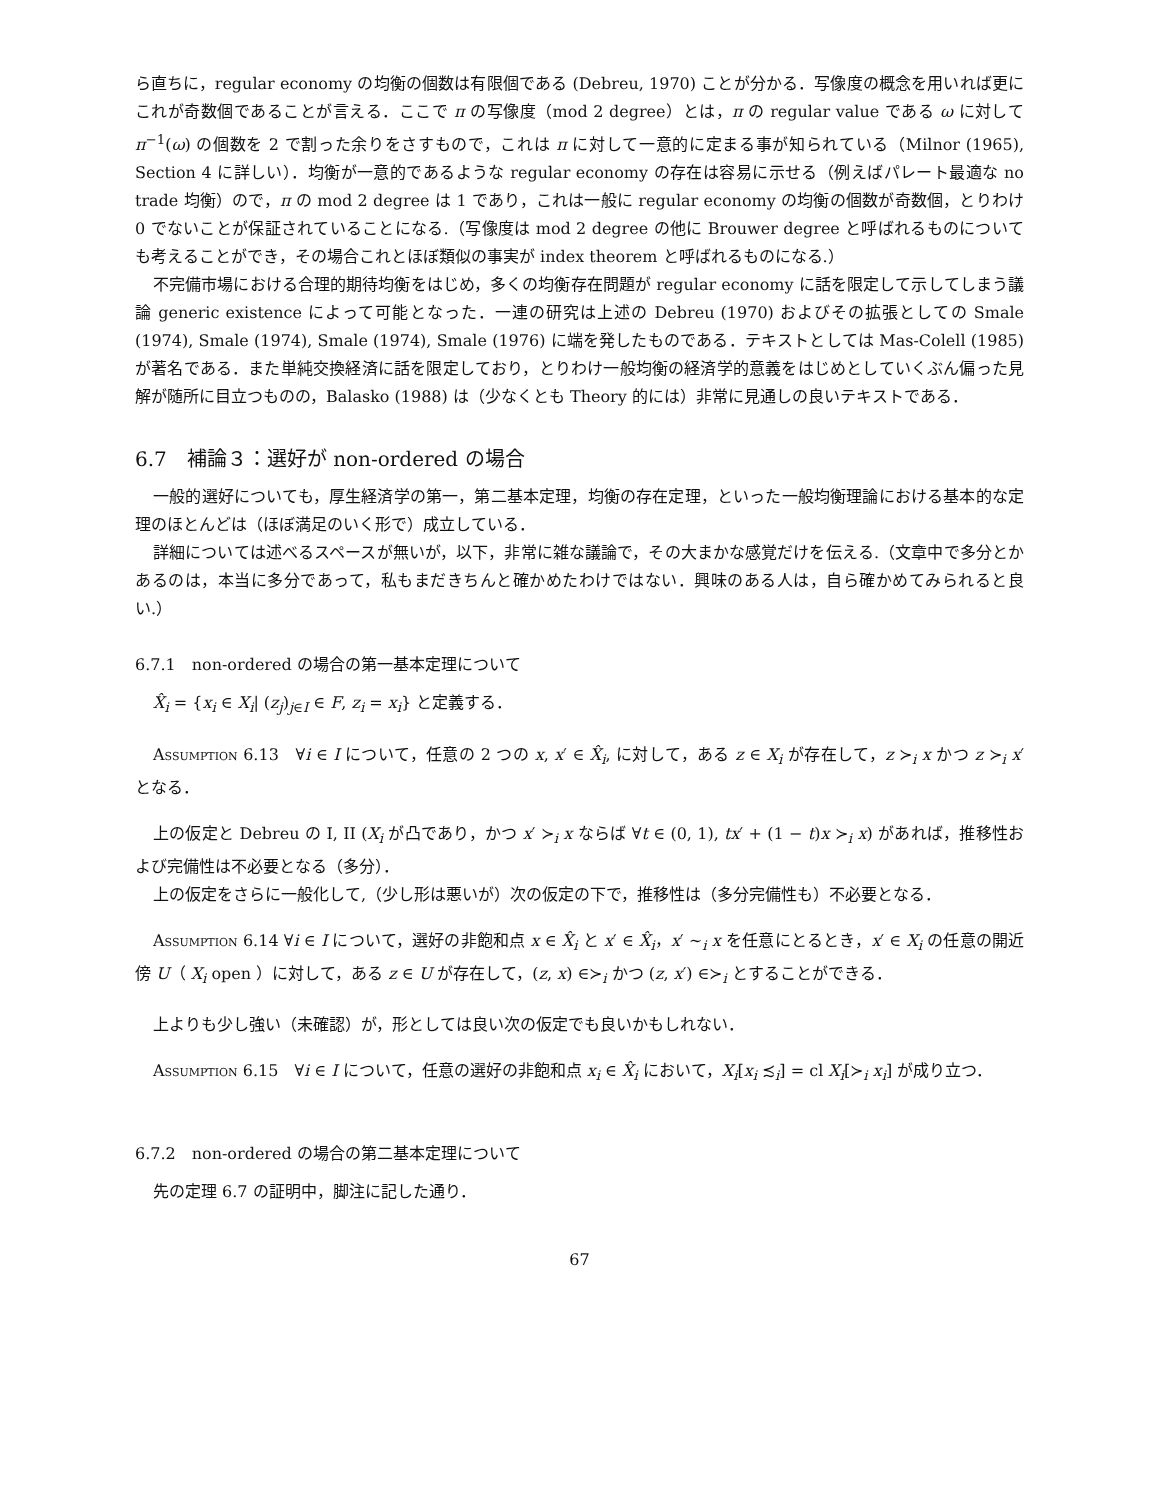ら直ちに，regular economy の均衡の個数は有限個である (Debreu, 1970) ことが分かる．写像度の概念を用いれば更にこれが奇数個であることが言える．ここで π の写像度（mod 2 degree）とは，π の regular value である ω に対して π<sup>−1</sup>(ω) の個数を 2 で割った余りをさすもので，これは π に対して一意的に定まる事が知られている（Milnor (1965), Section 4 に詳しい）．均衡が一意的であるような regular economy の存在は容易に示せる（例えばパレート最適な no trade 均衡）ので，π の mod 2 degree は 1 であり，これは一般に regular economy の均衡の個数が奇数個，とりわけ 0 でないことが保証されていることになる.（写像度は mod 2 degree の他に Brouwer degree と呼ばれるものについても考えることができ，その場合これとほぼ類似の事実が index theorem と呼ばれるものになる.）
不完備市場における合理的期待均衡をはじめ，多くの均衡存在問題が regular economy に話を限定して示してしまう議論 generic existence によって可能となった．一連の研究は上述の Debreu (1970) およびその拡張としての Smale (1974), Smale (1974), Smale (1974), Smale (1976) に端を発したものである．テキストとしては Mas-Colell (1985) が著名である．また単純交換経済に話を限定しており，とりわけ一般均衡の経済学的意義をはじめとしていくぶん偏った見解が随所に目立つものの，Balasko (1988) は（少なくとも Theory 的には）非常に見通しの良いテキストである．
6.7　補論３：選好が non-ordered の場合
一般的選好についても，厚生経済学の第一，第二基本定理，均衡の存在定理，といった一般均衡理論における基本的な定理のほとんどは（ほぼ満足のいく形で）成立している．
詳細については述べるスペースが無いが，以下，非常に雑な議論で，その大まかな感覚だけを伝える.（文章中で多分とかあるのは，本当に多分であって，私もまだきちんと確かめたわけではない．興味のある人は，自ら確かめてみられると良い.）
6.7.1　non-ordered の場合の第一基本定理について
X̂<sub>i</sub> = {x<sub>i</sub> ∈ X<sub>i</sub>| (z<sub>j</sub>)<sub>j∈I</sub> ∈ F, z<sub>i</sub> = x<sub>i</sub>} と定義する．
Assumption 6.13　∀i ∈ I について，任意の 2 つの x, x′ ∈ X̂<sub>i</sub>, に対して，ある z ∈ X<sub>i</sub> が存在して，z ≻<sub>i</sub> x かつ z ≻<sub>i</sub> x′ となる．
上の仮定と Debreu の I, II (X<sub>i</sub> が凸であり，かつ x′ ≻<sub>i</sub> x ならば ∀t ∈ (0, 1), tx′ + (1 − t)x ≻<sub>i</sub> x) があれば，推移性および完備性は不必要となる（多分）．
上の仮定をさらに一般化して,（少し形は悪いが）次の仮定の下で，推移性は（多分完備性も）不必要となる．
Assumption 6.14 ∀i ∈ I について，選好の非飽和点 x ∈ X̂<sub>i</sub> と x′ ∈ X̂<sub>i</sub>，x′ ∼<sub>i</sub> x を任意にとるとき，x′ ∈ X<sub>i</sub> の任意の開近傍 U（ X<sub>i</sub> open ）に対して，ある z ∈ U が存在して，(z, x) ∈≻<sub>i</sub> かつ (z, x′) ∈≻<sub>i</sub> とすることができる．
上よりも少し強い（未確認）が，形としては良い次の仮定でも良いかもしれない．
Assumption 6.15　∀i ∈ I について，任意の選好の非飽和点 x<sub>i</sub> ∈ X̂<sub>i</sub> において，X<sub>i</sub>[x<sub>i</sub> ≾<sub>i</sub>] = cl X<sub>i</sub>[≻<sub>i</sub> x<sub>i</sub>] が成り立つ．
6.7.2　non-ordered の場合の第二基本定理について
先の定理 6.7 の証明中，脚注に記した通り．
67